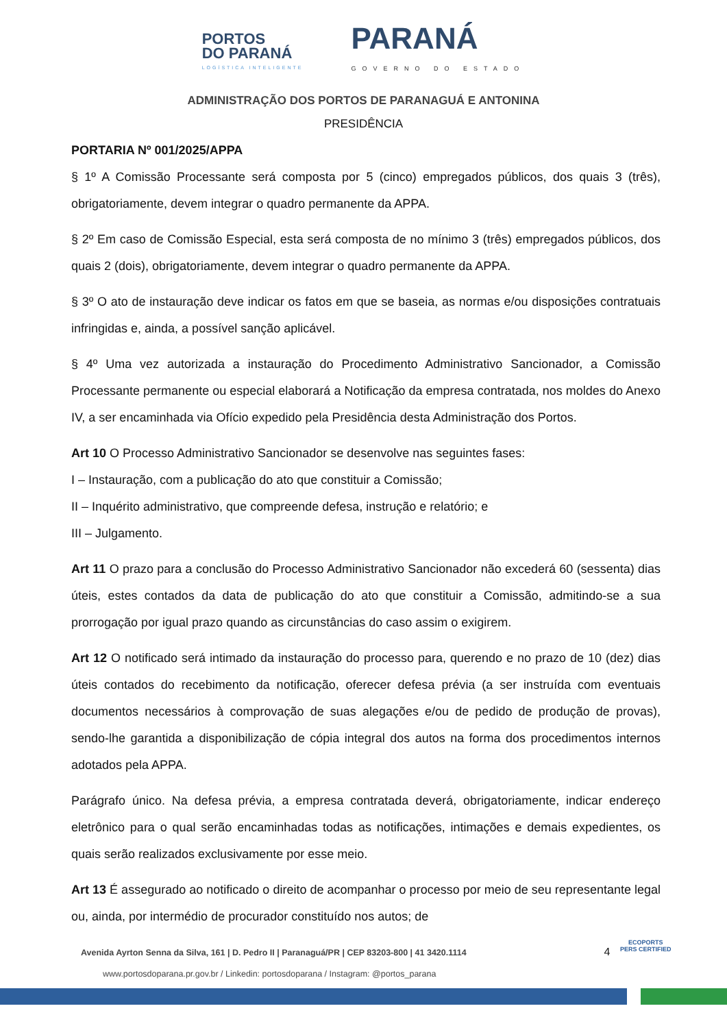PORTOS
DO PARANÁ
LOGÍSTICA INTELIGENTE
PARANÁ
GOVERNO DO ESTADO
ADMINISTRAÇÃO DOS PORTOS DE PARANAGUÁ E ANTONINA
PRESIDÊNCIA
PORTARIA Nº 001/2025/APPA
§ 1º A Comissão Processante será composta por 5 (cinco) empregados públicos, dos quais 3 (três), obrigatoriamente, devem integrar o quadro permanente da APPA.
§ 2º Em caso de Comissão Especial, esta será composta de no mínimo 3 (três) empregados públicos, dos quais 2 (dois), obrigatoriamente, devem integrar o quadro permanente da APPA.
§ 3º O ato de instauração deve indicar os fatos em que se baseia, as normas e/ou disposições contratuais infringidas e, ainda, a possível sanção aplicável.
§ 4º Uma vez autorizada a instauração do Procedimento Administrativo Sancionador, a Comissão Processante permanente ou especial elaborará a Notificação da empresa contratada, nos moldes do Anexo IV, a ser encaminhada via Ofício expedido pela Presidência desta Administração dos Portos.
Art 10 O Processo Administrativo Sancionador se desenvolve nas seguintes fases:
I – Instauração, com a publicação do ato que constituir a Comissão;
II – Inquérito administrativo, que compreende defesa, instrução e relatório; e
III – Julgamento.
Art 11 O prazo para a conclusão do Processo Administrativo Sancionador não excederá 60 (sessenta) dias úteis, estes contados da data de publicação do ato que constituir a Comissão, admitindo-se a sua prorrogação por igual prazo quando as circunstâncias do caso assim o exigirem.
Art 12 O notificado será intimado da instauração do processo para, querendo e no prazo de 10 (dez) dias úteis contados do recebimento da notificação, oferecer defesa prévia (a ser instruída com eventuais documentos necessários à comprovação de suas alegações e/ou de pedido de produção de provas), sendo-lhe garantida a disponibilização de cópia integral dos autos na forma dos procedimentos internos adotados pela APPA.
Parágrafo único. Na defesa prévia, a empresa contratada deverá, obrigatoriamente, indicar endereço eletrônico para o qual serão encaminhadas todas as notificações, intimações e demais expedientes, os quais serão realizados exclusivamente por esse meio.
Art 13 É assegurado ao notificado o direito de acompanhar o processo por meio de seu representante legal ou, ainda, por intermédio de procurador constituído nos autos; de
Avenida Ayrton Senna da Silva, 161 | D. Pedro II | Paranaguá/PR | CEP 83203-800 | 41 3420.1114 4
www.portosdoparana.pr.gov.br / Linkedin: portosdoparana / Instagram: @portos_parana
ECOPORTS
PERS CERTIFIED